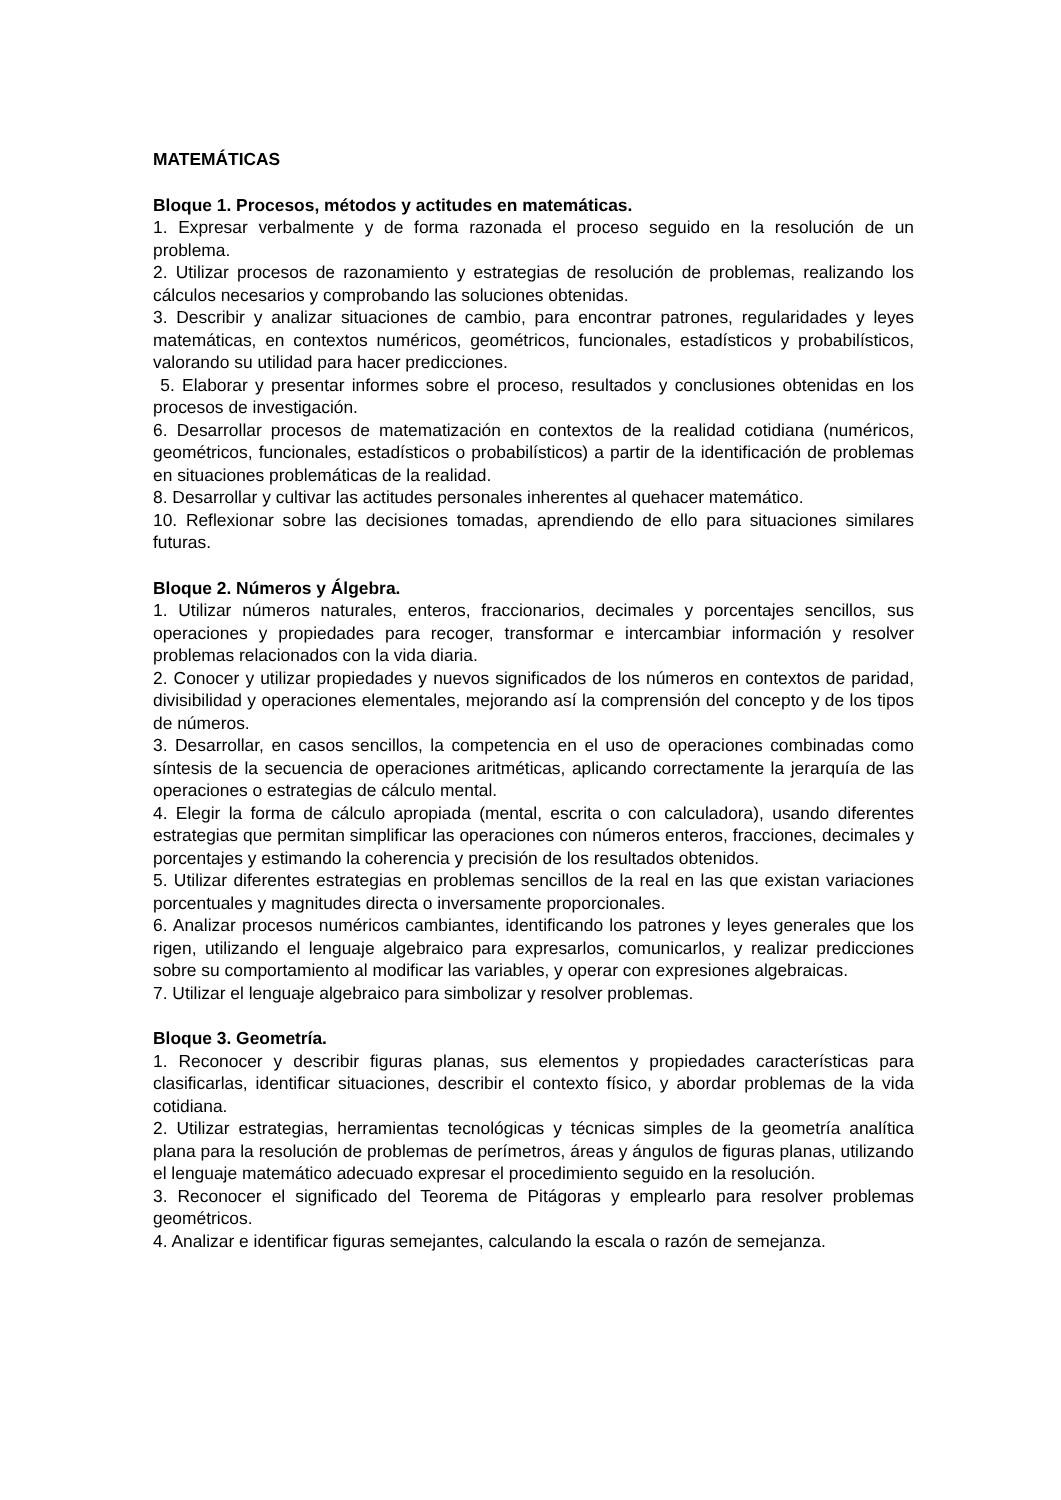MATEMÁTICAS
Bloque 1. Procesos, métodos y actitudes en matemáticas.
1. Expresar verbalmente y de forma razonada el proceso seguido en la resolución de un problema.
2. Utilizar procesos de razonamiento y estrategias de resolución de problemas, realizando los cálculos necesarios y comprobando las soluciones obtenidas.
3. Describir y analizar situaciones de cambio, para encontrar patrones, regularidades y leyes matemáticas, en contextos numéricos, geométricos, funcionales, estadísticos y probabilísticos, valorando su utilidad para hacer predicciones.
5. Elaborar y presentar informes sobre el proceso, resultados y conclusiones obtenidas en los procesos de investigación.
6. Desarrollar procesos de matematización en contextos de la realidad cotidiana (numéricos, geométricos, funcionales, estadísticos o probabilísticos) a partir de la identificación de problemas en situaciones problemáticas de la realidad.
8. Desarrollar y cultivar las actitudes personales inherentes al quehacer matemático.
10. Reflexionar sobre las decisiones tomadas, aprendiendo de ello para situaciones similares futuras.
Bloque 2. Números y Álgebra.
1. Utilizar números naturales, enteros, fraccionarios, decimales y porcentajes sencillos, sus operaciones y propiedades para recoger, transformar e intercambiar información y resolver problemas relacionados con la vida diaria.
2. Conocer y utilizar propiedades y nuevos significados de los números en contextos de paridad, divisibilidad y operaciones elementales, mejorando así la comprensión del concepto y de los tipos de números.
3. Desarrollar, en casos sencillos, la competencia en el uso de operaciones combinadas como síntesis de la secuencia de operaciones aritméticas, aplicando correctamente la jerarquía de las operaciones o estrategias de cálculo mental.
4. Elegir la forma de cálculo apropiada (mental, escrita o con calculadora), usando diferentes estrategias que permitan simplificar las operaciones con números enteros, fracciones, decimales y porcentajes y estimando la coherencia y precisión de los resultados obtenidos.
5. Utilizar diferentes estrategias en problemas sencillos de la real en las que existan variaciones porcentuales y magnitudes directa o inversamente proporcionales.
6. Analizar procesos numéricos cambiantes, identificando los patrones y leyes generales que los rigen, utilizando el lenguaje algebraico para expresarlos, comunicarlos, y realizar predicciones sobre su comportamiento al modificar las variables, y operar con expresiones algebraicas.
7. Utilizar el lenguaje algebraico para simbolizar y resolver problemas.
Bloque 3. Geometría.
1. Reconocer y describir figuras planas, sus elementos y propiedades características para clasificarlas, identificar situaciones, describir el contexto físico, y abordar problemas de la vida cotidiana.
2. Utilizar estrategias, herramientas tecnológicas y técnicas simples de la geometría analítica plana para la resolución de problemas de perímetros, áreas y ángulos de figuras planas, utilizando el lenguaje matemático adecuado expresar el procedimiento seguido en la resolución.
3. Reconocer el significado del Teorema de Pitágoras y emplearlo para resolver problemas geométricos.
4. Analizar e identificar figuras semejantes, calculando la escala o razón de semejanza.